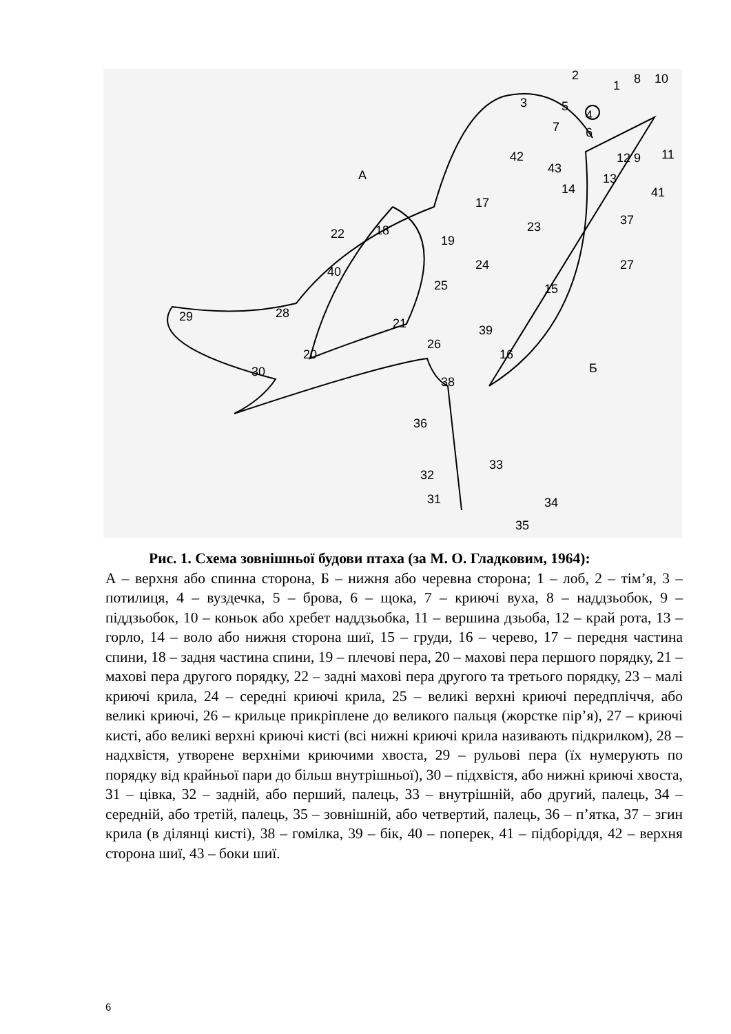2
1
8
10
3
5
4
7
6
12
9
11
42
43
13
14
41
A
17
23
37
22
18
19
24
27
40
25
15
21
29
28
39
26
20
16
Б
30
38
36
31
33
32
34
35
Рис. 1. Схема зовнішньої будови птаха (за М. О. Гладковим, 1964):
А – верхня або спинна сторона, Б – нижня або черевна сторона; 1 – лоб, 2 – тім’я, 3 – потилиця, 4 – вуздечка, 5 – брова, 6 – щока, 7 – криючі вуха, 8 – наддзьобок, 9 – піддзьобок, 10 – коньок або хребет наддзьобка, 11 – вершина дзьоба, 12 – край рота, 13 – горло, 14 – воло або нижня сторона шиї, 15 – груди, 16 – черево, 17 – передня частина спини, 18 – задня частина спини, 19 – плечові пера, 20 – махові пера першого порядку, 21 – махові пера другого порядку, 22 – задні махові пера другого та третього порядку, 23 – малі криючі крила, 24 – середні криючі крила, 25 – великі верхні криючі передпліччя, або великі криючі, 26 – крильце прикріплене до великого пальця (жорстке пір’я), 27 – криючі кисті, або великі верхні криючі кисті (всі нижні криючі крила називають підкрилком), 28 – надхвістя, утворене верхніми криючими хвоста, 29 – рульові пера (їх нумерують по порядку від крайньої пари до більш внутрішньої), 30 – підхвістя, або нижні криючі хвоста, 31 – цівка, 32 – задній, або перший, палець, 33 – внутрішній, або другий, палець, 34 – середній, або третій, палець, 35 – зовнішній, або четвертий, палець, 36 – п’ятка, 37 – згин крила (в ділянці кисті), 38 – гомілка, 39 – бік, 40 – поперек, 41 – підборіддя, 42 – верхня сторона шиї, 43 – боки шиї.
6